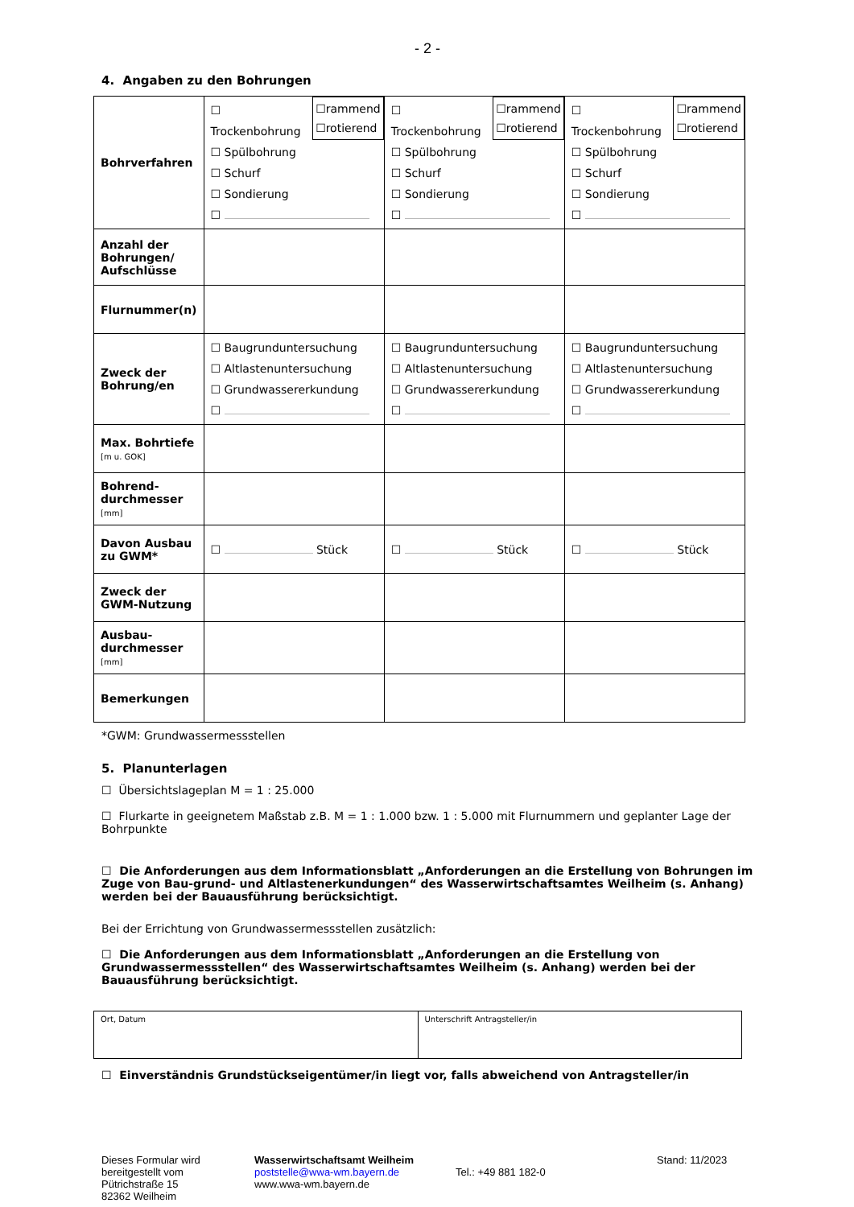- 2 -
4. Angaben zu den Bohrungen
| Bohrverfahren | ☐rammend ☐rotierend ☐ Trockenbohrung ☐ Spülbohrung ☐ Schurf ☐ Sondierung ☐ | ☐rammend ☐rotierend ☐ Trockenbohrung ☐ Spülbohrung ☐ Schurf ☐ Sondierung ☐ | ☐rammend ☐rotierend ☐ Trockenbohrung ☐ Spülbohrung ☐ Schurf ☐ Sondierung ☐ |
| Anzahl der Bohrungen/ Aufschlüsse | | | |
| Flurnummer(n) | | | |
| Zweck der Bohrung/en | ☐ Baugrunduntersuchung ☐ Altlastenuntersuchung ☐ Grundwassererkundung ☐ | ☐ Baugrunduntersuchung ☐ Altlastenuntersuchung ☐ Grundwassererkundung ☐ | ☐ Baugrunduntersuchung ☐ Altlastenuntersuchung ☐ Grundwassererkundung ☐ |
| Max. Bohrtiefe [m u. GOK] | | | |
| Bohrend-durchmesser [mm] | | | |
| Davon Ausbau zu GWM* | ☐ Stück | ☐ Stück | ☐ Stück |
| Zweck der GWM-Nutzung | | | |
| Ausbau-durchmesser [mm] | | | |
| Bemerkungen | | | |
*GWM: Grundwassermessstellen
5. Planunterlagen
☐ Übersichtslageplan M = 1 : 25.000
☐ Flurkarte in geeignetem Maßstab z.B. M = 1 : 1.000 bzw. 1 : 5.000 mit Flurnummern und geplanter Lage der Bohrpunkte
☐ Die Anforderungen aus dem Informationsblatt „Anforderungen an die Erstellung von Bohrungen im Zuge von Bau-grund- und Altlastenerkundungen“ des Wasserwirtschaftsamtes Weilheim (s. Anhang) werden bei der Bauausführung berücksichtigt.
Bei der Errichtung von Grundwassermessstellen zusätzlich:
☐ Die Anforderungen aus dem Informationsblatt „Anforderungen an die Erstellung von Grundwassermessstellen“ des Wasserwirtschaftsamtes Weilheim (s. Anhang) werden bei der Bauausführung berücksichtigt.
| Ort, Datum | Unterschrift Antragsteller/in |
☐ Einverständnis Grundstückseigentümer/in liegt vor, falls abweichend von Antragsteller/in
Dieses Formular wird bereitgestellt vom
Pütrichstraße 15
82362 Weilheim
Wasserwirtschaftsamt Weilheim
poststelle@wwa-wm.bayern.de
www.wwa-wm.bayern.de
Tel.: +49 881 182-0 Stand: 11/2023